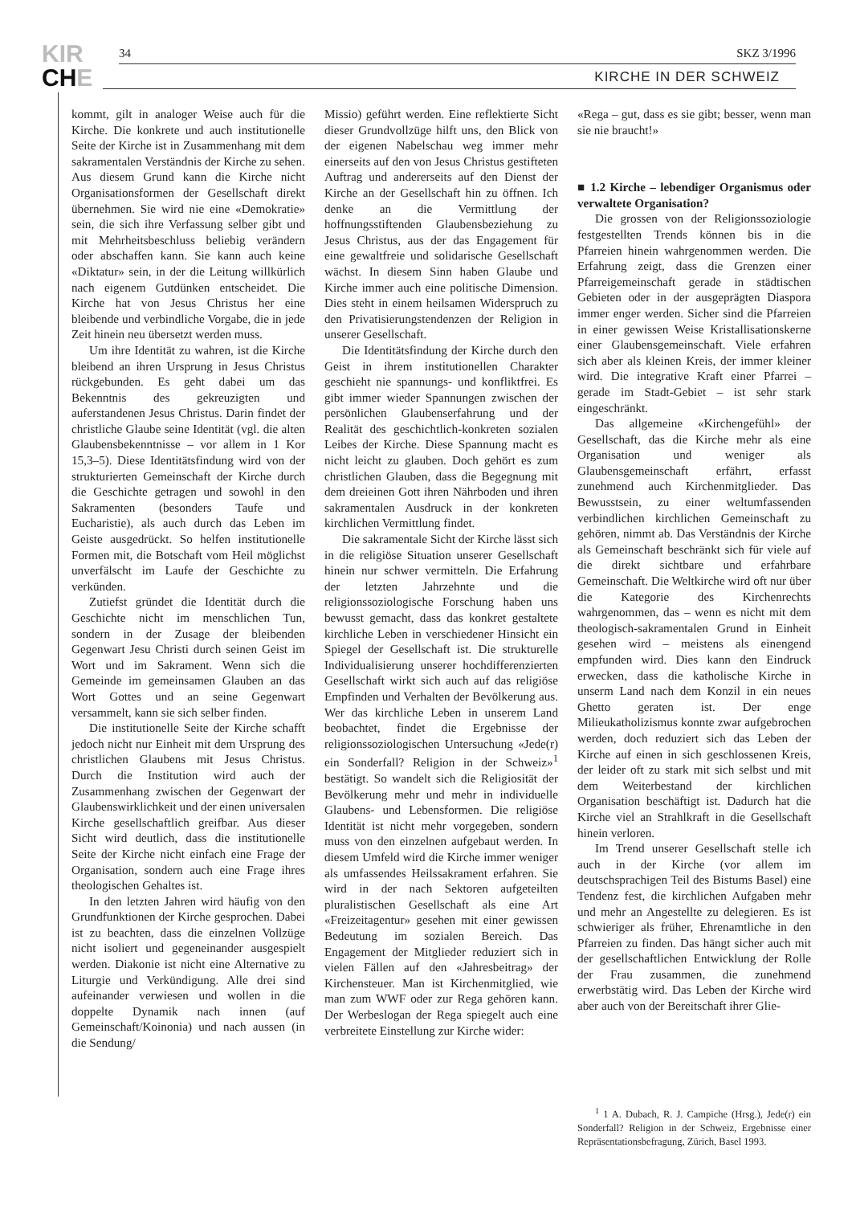KIR
CHE
34 SKZ 3/1996
KIRCHE IN DER SCHWEIZ
kommt, gilt in analoger Weise auch für die Kirche. Die konkrete und auch institutionelle Seite der Kirche ist in Zusammenhang mit dem sakramentalen Verständnis der Kirche zu sehen. Aus diesem Grund kann die Kirche nicht Organisationsformen der Gesellschaft direkt übernehmen. Sie wird nie eine «Demokratie» sein, die sich ihre Verfassung selber gibt und mit Mehrheitsbeschluss beliebig verändern oder abschaffen kann. Sie kann auch keine «Diktatur» sein, in der die Leitung willkürlich nach eigenem Gutdünken entscheidet. Die Kirche hat von Jesus Christus her eine bleibende und verbindliche Vorgabe, die in jede Zeit hinein neu übersetzt werden muss.
Um ihre Identität zu wahren, ist die Kirche bleibend an ihren Ursprung in Jesus Christus rückgebunden. Es geht dabei um das Bekenntnis des gekreuzigten und auferstandenen Jesus Christus. Darin findet der christliche Glaube seine Identität (vgl. die alten Glaubensbekenntnisse – vor allem in 1 Kor 15,3–5). Diese Identitätsfindung wird von der strukturierten Gemeinschaft der Kirche durch die Geschichte getragen und sowohl in den Sakramenten (besonders Taufe und Eucharistie), als auch durch das Leben im Geiste ausgedrückt. So helfen institutionelle Formen mit, die Botschaft vom Heil möglichst unverfälscht im Laufe der Geschichte zu verkünden.
Zutiefst gründet die Identität durch die Geschichte nicht im menschlichen Tun, sondern in der Zusage der bleibenden Gegenwart Jesu Christi durch seinen Geist im Wort und im Sakrament. Wenn sich die Gemeinde im gemeinsamen Glauben an das Wort Gottes und an seine Gegenwart versammelt, kann sie sich selber finden.
Die institutionelle Seite der Kirche schafft jedoch nicht nur Einheit mit dem Ursprung des christlichen Glaubens mit Jesus Christus. Durch die Institution wird auch der Zusammenhang zwischen der Gegenwart der Glaubenswirklichkeit und der einen universalen Kirche gesellschaftlich greifbar. Aus dieser Sicht wird deutlich, dass die institutionelle Seite der Kirche nicht einfach eine Frage der Organisation, sondern auch eine Frage ihres theologischen Gehaltes ist.
In den letzten Jahren wird häufig von den Grundfunktionen der Kirche gesprochen. Dabei ist zu beachten, dass die einzelnen Vollzüge nicht isoliert und gegeneinander ausgespielt werden. Diakonie ist nicht eine Alternative zu Liturgie und Verkündigung. Alle drei sind aufeinander verwiesen und wollen in die doppelte Dynamik nach innen (auf Gemeinschaft/Koinonia) und nach aussen (in die Sendung/
Missio) geführt werden. Eine reflektierte Sicht dieser Grundvollzüge hilft uns, den Blick von der eigenen Nabelschau weg immer mehr einerseits auf den von Jesus Christus gestifteten Auftrag und andererseits auf den Dienst der Kirche an der Gesellschaft hin zu öffnen. Ich denke an die Vermittlung der hoffnungsstiftenden Glaubensbeziehung zu Jesus Christus, aus der das Engagement für eine gewaltfreie und solidarische Gesellschaft wächst. In diesem Sinn haben Glaube und Kirche immer auch eine politische Dimension. Dies steht in einem heilsamen Widerspruch zu den Privatisierungstendenzen der Religion in unserer Gesellschaft.
Die Identitätsfindung der Kirche durch den Geist in ihrem institutionellen Charakter geschieht nie spannungs- und konfliktfrei. Es gibt immer wieder Spannungen zwischen der persönlichen Glaubenserfahrung und der Realität des geschichtlich-konkreten sozialen Leibes der Kirche. Diese Spannung macht es nicht leicht zu glauben. Doch gehört es zum christlichen Glauben, dass die Begegnung mit dem dreieinen Gott ihren Nährboden und ihren sakramentalen Ausdruck in der konkreten kirchlichen Vermittlung findet.
Die sakramentale Sicht der Kirche lässt sich in die religiöse Situation unserer Gesellschaft hinein nur schwer vermitteln. Die Erfahrung der letzten Jahrzehnte und die religionssoziologische Forschung haben uns bewusst gemacht, dass das konkret gestaltete kirchliche Leben in verschiedener Hinsicht ein Spiegel der Gesellschaft ist. Die strukturelle Individualisierung unserer hochdifferenzierten Gesellschaft wirkt sich auch auf das religiöse Empfinden und Verhalten der Bevölkerung aus. Wer das kirchliche Leben in unserem Land beobachtet, findet die Ergebnisse der religionssoziologischen Untersuchung «Jede(r) ein Sonderfall? Religion in der Schweiz»<sup>1</sup> bestätigt. So wandelt sich die Religiosität der Bevölkerung mehr und mehr in individuelle Glaubens- und Lebensformen. Die religiöse Identität ist nicht mehr vorgegeben, sondern muss von den einzelnen aufgebaut werden. In diesem Umfeld wird die Kirche immer weniger als umfassendes Heilssakrament erfahren. Sie wird in der nach Sektoren aufgeteilten pluralistischen Gesellschaft als eine Art «Freizeitagentur» gesehen mit einer gewissen Bedeutung im sozialen Bereich. Das Engagement der Mitglieder reduziert sich in vielen Fällen auf den «Jahresbeitrag» der Kirchensteuer. Man ist Kirchenmitglied, wie man zum WWF oder zur Rega gehören kann. Der Werbeslogan der Rega spiegelt auch eine verbreitete Einstellung zur Kirche wider:
«Rega – gut, dass es sie gibt; besser, wenn man sie nie braucht!»
■ 1.2 Kirche – lebendiger Organismus oder verwaltete Organisation?
Die grossen von der Religionssoziologie festgestellten Trends können bis in die Pfarreien hinein wahrgenommen werden. Die Erfahrung zeigt, dass die Grenzen einer Pfarreigemeinschaft gerade in städtischen Gebieten oder in der ausgeprägten Diaspora immer enger werden. Sicher sind die Pfarreien in einer gewissen Weise Kristallisationskerne einer Glaubensgemeinschaft. Viele erfahren sich aber als kleinen Kreis, der immer kleiner wird. Die integrative Kraft einer Pfarrei – gerade im Stadt-Gebiet – ist sehr stark eingeschränkt.
Das allgemeine «Kirchengefühl» der Gesellschaft, das die Kirche mehr als eine Organisation und weniger als Glaubensgemeinschaft erfährt, erfasst zunehmend auch Kirchenmitglieder. Das Bewusstsein, zu einer weltumfassenden verbindlichen kirchlichen Gemeinschaft zu gehören, nimmt ab. Das Verständnis der Kirche als Gemeinschaft beschränkt sich für viele auf die direkt sichtbare und erfahrbare Gemeinschaft. Die Weltkirche wird oft nur über die Kategorie des Kirchenrechts wahrgenommen, das – wenn es nicht mit dem theologisch-sakramentalen Grund in Einheit gesehen wird – meistens als einengend empfunden wird. Dies kann den Eindruck erwecken, dass die katholische Kirche in unserm Land nach dem Konzil in ein neues Ghetto geraten ist. Der enge Milieukatholizismus konnte zwar aufgebrochen werden, doch reduziert sich das Leben der Kirche auf einen in sich geschlossenen Kreis, der leider oft zu stark mit sich selbst und mit dem Weiterbestand der kirchlichen Organisation beschäftigt ist. Dadurch hat die Kirche viel an Strahlkraft in die Gesellschaft hinein verloren.
Im Trend unserer Gesellschaft stelle ich auch in der Kirche (vor allem im deutschsprachigen Teil des Bistums Basel) eine Tendenz fest, die kirchlichen Aufgaben mehr und mehr an Angestellte zu delegieren. Es ist schwieriger als früher, Ehrenamtliche in den Pfarreien zu finden. Das hängt sicher auch mit der gesellschaftlichen Entwicklung der Rolle der Frau zusammen, die zunehmend erwerbstätig wird. Das Leben der Kirche wird aber auch von der Bereitschaft ihrer Glie-
<sup>1</sup> 1 A. Dubach, R. J. Campiche (Hrsg.), Jede(r) ein Sonderfall? Religion in der Schweiz, Ergebnisse einer Repräsentationsbefragung, Zürich, Basel 1993.